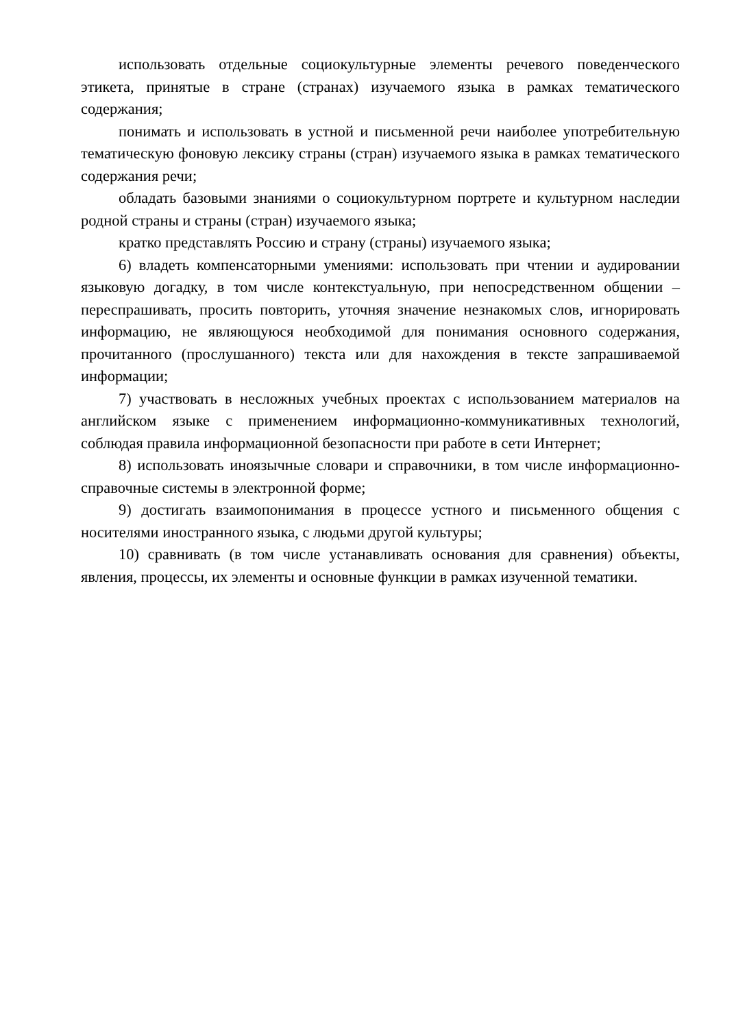использовать отдельные социокультурные элементы речевого поведенческого этикета, принятые в стране (странах) изучаемого языка в рамках тематического содержания;
понимать и использовать в устной и письменной речи наиболее употребительную тематическую фоновую лексику страны (стран) изучаемого языка в рамках тематического содержания речи;
обладать базовыми знаниями о социокультурном портрете и культурном наследии родной страны и страны (стран) изучаемого языка;
кратко представлять Россию и страну (страны) изучаемого языка;
6) владеть компенсаторными умениями: использовать при чтении и аудировании языковую догадку, в том числе контекстуальную, при непосредственном общении – переспрашивать, просить повторить, уточняя значение незнакомых слов, игнорировать информацию, не являющуюся необходимой для понимания основного содержания, прочитанного (прослушанного) текста или для нахождения в тексте запрашиваемой информации;
7) участвовать в несложных учебных проектах с использованием материалов на английском языке с применением информационно-коммуникативных технологий, соблюдая правила информационной безопасности при работе в сети Интернет;
8) использовать иноязычные словари и справочники, в том числе информационно-справочные системы в электронной форме;
9) достигать взаимопонимания в процессе устного и письменного общения с носителями иностранного языка, с людьми другой культуры;
10) сравнивать (в том числе устанавливать основания для сравнения) объекты, явления, процессы, их элементы и основные функции в рамках изученной тематики.